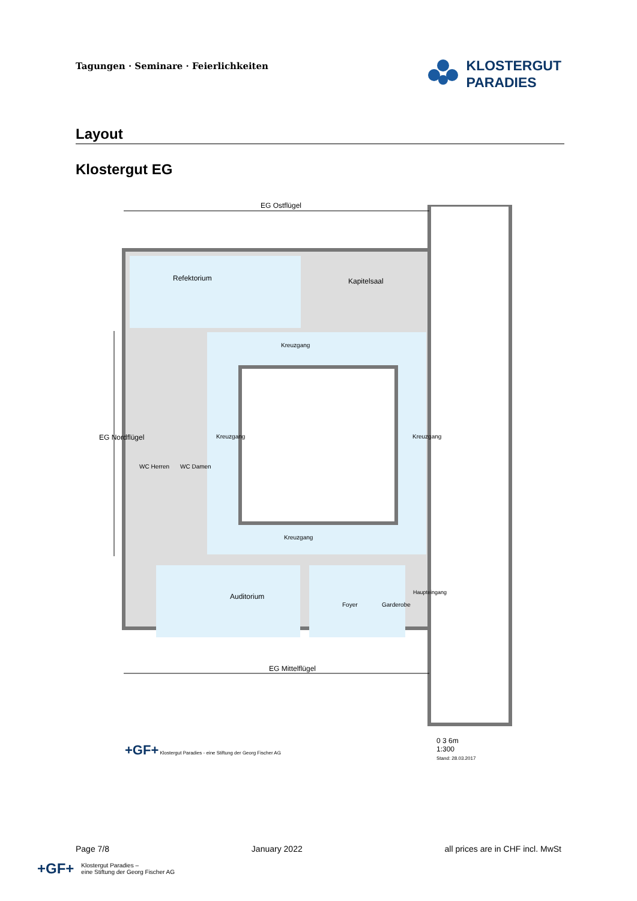Tagungen · Seminare · Feierlichkeiten
KLOSTERGUT
PARADIES
Layout
Klostergut EG
EG Ostflügel
Refektorium Kapitelsaal
Kreuzgang
Kreuzgang Kreuzgang
EG Nordflügel
WC Herren WC Damen
Kreuzgang
Auditorium
Foyer Garderobe
Haupteingang
EG Mittelflügel
+GF+ Klostergut Paradies - eine Stiftung der Georg Fischer AG
0 3 6m
1:300
Stand: 28.03.2017
Page 7/8 January 2022 all prices are in CHF incl. MwSt
+GF+ Klostergut Paradies –
eine Stiftung der Georg Fischer AG